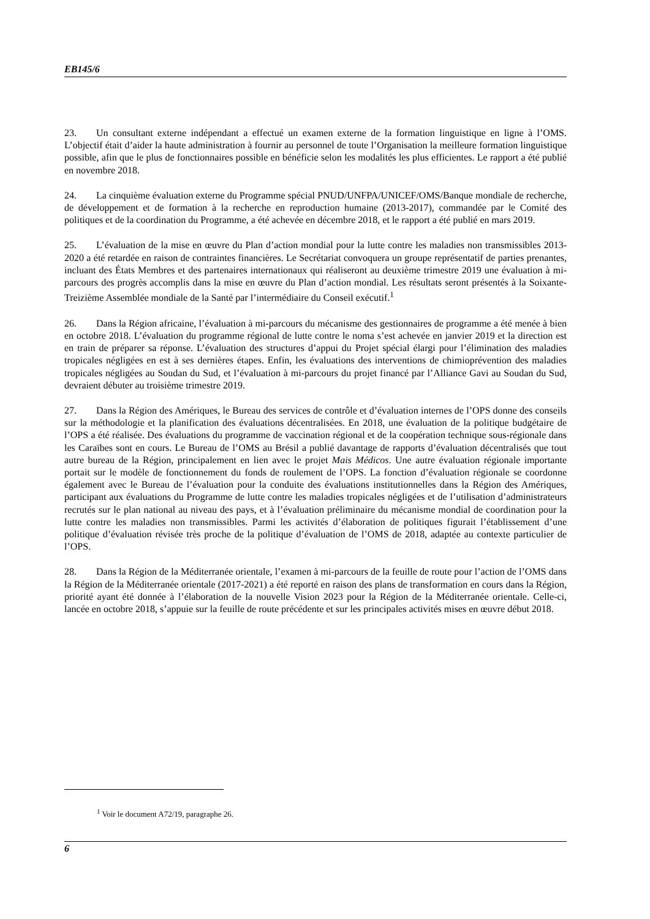EB145/6
23. Un consultant externe indépendant a effectué un examen externe de la formation linguistique en ligne à l’OMS. L’objectif était d’aider la haute administration à fournir au personnel de toute l’Organisation la meilleure formation linguistique possible, afin que le plus de fonctionnaires possible en bénéficie selon les modalités les plus efficientes. Le rapport a été publié en novembre 2018.
24. La cinquième évaluation externe du Programme spécial PNUD/UNFPA/UNICEF/OMS/Banque mondiale de recherche, de développement et de formation à la recherche en reproduction humaine (2013-2017), commandée par le Comité des politiques et de la coordination du Programme, a été achevée en décembre 2018, et le rapport a été publié en mars 2019.
25. L’évaluation de la mise en œuvre du Plan d’action mondial pour la lutte contre les maladies non transmissibles 2013-2020 a été retardée en raison de contraintes financières. Le Secrétariat convoquera un groupe représentatif de parties prenantes, incluant des États Membres et des partenaires internationaux qui réaliseront au deuxième trimestre 2019 une évaluation à mi-parcours des progrès accomplis dans la mise en œuvre du Plan d’action mondial. Les résultats seront présentés à la Soixante-Treizième Assemblée mondiale de la Santé par l’intermédiaire du Conseil exécutif.<sup>1</sup>
26. Dans la Région africaine, l’évaluation à mi-parcours du mécanisme des gestionnaires de programme a été menée à bien en octobre 2018. L’évaluation du programme régional de lutte contre le noma s’est achevée en janvier 2019 et la direction est en train de préparer sa réponse. L’évaluation des structures d’appui du Projet spécial élargi pour l’élimination des maladies tropicales négligées en est à ses dernières étapes. Enfin, les évaluations des interventions de chimioprévention des maladies tropicales négligées au Soudan du Sud, et l’évaluation à mi-parcours du projet financé par l’Alliance Gavi au Soudan du Sud, devraient débuter au troisième trimestre 2019.
27. Dans la Région des Amériques, le Bureau des services de contrôle et d’évaluation internes de l’OPS donne des conseils sur la méthodologie et la planification des évaluations décentralisées. En 2018, une évaluation de la politique budgétaire de l’OPS a été réalisée. Des évaluations du programme de vaccination régional et de la coopération technique sous-régionale dans les Caraïbes sont en cours. Le Bureau de l’OMS au Brésil a publié davantage de rapports d’évaluation décentralisés que tout autre bureau de la Région, principalement en lien avec le projet Mais Médicos. Une autre évaluation régionale importante portait sur le modèle de fonctionnement du fonds de roulement de l’OPS. La fonction d’évaluation régionale se coordonne également avec le Bureau de l’évaluation pour la conduite des évaluations institutionnelles dans la Région des Amériques, participant aux évaluations du Programme de lutte contre les maladies tropicales négligées et de l’utilisation d’administrateurs recrutés sur le plan national au niveau des pays, et à l’évaluation préliminaire du mécanisme mondial de coordination pour la lutte contre les maladies non transmissibles. Parmi les activités d’élaboration de politiques figurait l’établissement d’une politique d’évaluation révisée très proche de la politique d’évaluation de l’OMS de 2018, adaptée au contexte particulier de l’OPS.
28. Dans la Région de la Méditerranée orientale, l’examen à mi-parcours de la feuille de route pour l’action de l’OMS dans la Région de la Méditerranée orientale (2017-2021) a été reporté en raison des plans de transformation en cours dans la Région, priorité ayant été donnée à l’élaboration de la nouvelle Vision 2023 pour la Région de la Méditerranée orientale. Celle-ci, lancée en octobre 2018, s’appuie sur la feuille de route précédente et sur les principales activités mises en œuvre début 2018.
<sup>1</sup> Voir le document A72/19, paragraphe 26.
6